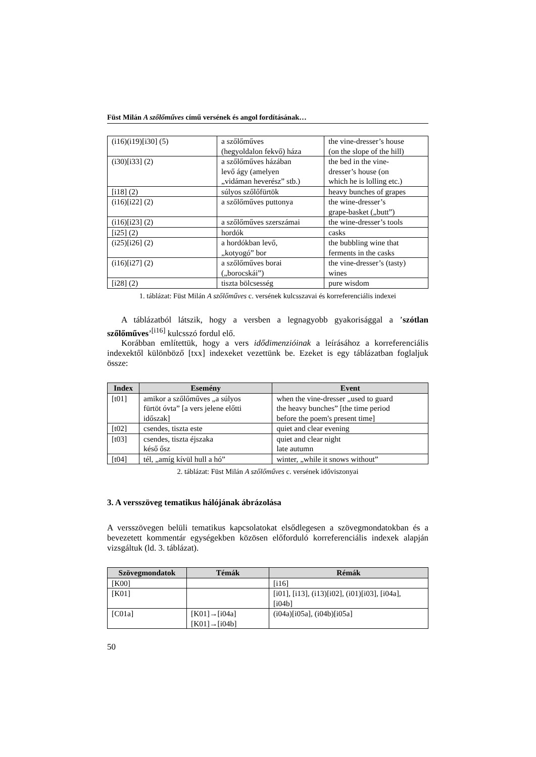Füst Milán A szőlőműves című versének és angol fordításának…
| (i16)(i19)[i30] (5) | a szőlőműves (hegyoldalon fekvő) háza | the vine-dresser’s house (on the slope of the hill) |
| (i30)[i33] (2) | a szőlőműves házában levő ágy (amelyen „vidáman heverész” stb.) | the bed in the vine- dresser’s house (on which he is lolling etc.) |
| [i18] (2) | súlyos szőlőfürtök | heavy bunches of grapes |
| (i16)[i22] (2) | a szőlőműves puttonya | the wine-dresser’s grape-basket („butt”) |
| (i16)[i23] (2) | a szőlőműves szerszámai | the wine-dresser’s tools |
| [i25] (2) | hordók | casks |
| (i25)[i26] (2) | a hordókban levő, „kotyogó” bor | the bubbling wine that ferments in the casks |
| (i16)[i27] (2) | a szőlőműves borai („borocskái”) | the vine-dresser’s (tasty) wines |
| [i28] (2) | tiszta bölcsesség | pure wisdom |
1. táblázat: Füst Milán A szőlőműves c. versének kulcsszavai és korreferenciális indexei
A táblázatból látszik, hogy a versben a legnagyobb gyakorisággal a ’szótlan szőlőműves’<sup>[i16]</sup> kulcsszó fordul elő.
Korábban említettük, hogy a vers idődimenzióinak a leírásához a korreferenciális indexektől különböző [txx] indexeket vezettünk be. Ezeket is egy táblázatban foglaljuk össze:
| Index | Esemény | Event |
| --- | --- | --- |
| [t01] | amikor a szőlőműves „a súlyos fürtöt óvta” [a vers jelene előtti időszak] | when the vine-dresser „used to guard the heavy bunches” [the time period before the poem's present time] |
| [t02] | csendes, tiszta este | quiet and clear evening |
| [t03] | csendes, tiszta éjszaka késő ősz | quiet and clear night late autumn |
| [t04] | tél, „amíg kívül hull a hó” | winter, „while it snows without” |
2. táblázat: Füst Milán A szőlőműves c. versének időviszonyai
3. A versszöveg tematikus hálójának ábrázolása
A versszövegen belüli tematikus kapcsolatokat elsődlegesen a szövegmondatokban és a bevezetett kommentár egységekben közösen előforduló korreferenciális indexek alapján vizsgáltuk (ld. 3. táblázat).
| Szövegmondatok | Témák | Rémák |
| --- | --- | --- |
| [K00] | | [i16] |
| [K01] | | [i01], [i13], (i13)[i02], (i01)[i03], [i04a], [i04b] |
| [C01a] | [K01]→[i04a] [K01]→[i04b] | (i04a)[i05a], (i04b)[i05a] |
50